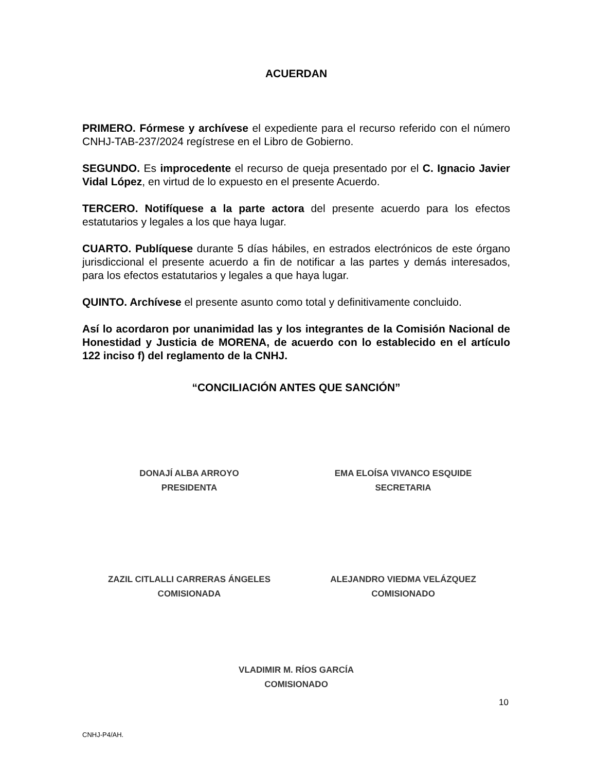ACUERDAN
PRIMERO. Fórmese y archívese el expediente para el recurso referido con el número CNHJ-TAB-237/2024 regístrese en el Libro de Gobierno.
SEGUNDO. Es improcedente el recurso de queja presentado por el C. Ignacio Javier Vidal López, en virtud de lo expuesto en el presente Acuerdo.
TERCERO. Notifíquese a la parte actora del presente acuerdo para los efectos estatutarios y legales a los que haya lugar.
CUARTO. Publíquese durante 5 días hábiles, en estrados electrónicos de este órgano jurisdiccional el presente acuerdo a fin de notificar a las partes y demás interesados, para los efectos estatutarios y legales a que haya lugar.
QUINTO. Archívese el presente asunto como total y definitivamente concluido.
Así lo acordaron por unanimidad las y los integrantes de la Comisión Nacional de Honestidad y Justicia de MORENA, de acuerdo con lo establecido en el artículo 122 inciso f) del reglamento de la CNHJ.
“CONCILIACIÓN ANTES QUE SANCIÓN”
DONAJÍ ALBA ARROYO
PRESIDENTA
EMA ELOÍSA VIVANCO ESQUIDE
SECRETARIA
ZAZIL CITLALLI CARRERAS ÁNGELES
COMISIONADA
ALEJANDRO VIEDMA VELÁZQUEZ
COMISIONADO
VLADIMIR M. RÍOS GARCÍA
COMISIONADO
10
CNHJ-P4/AH.